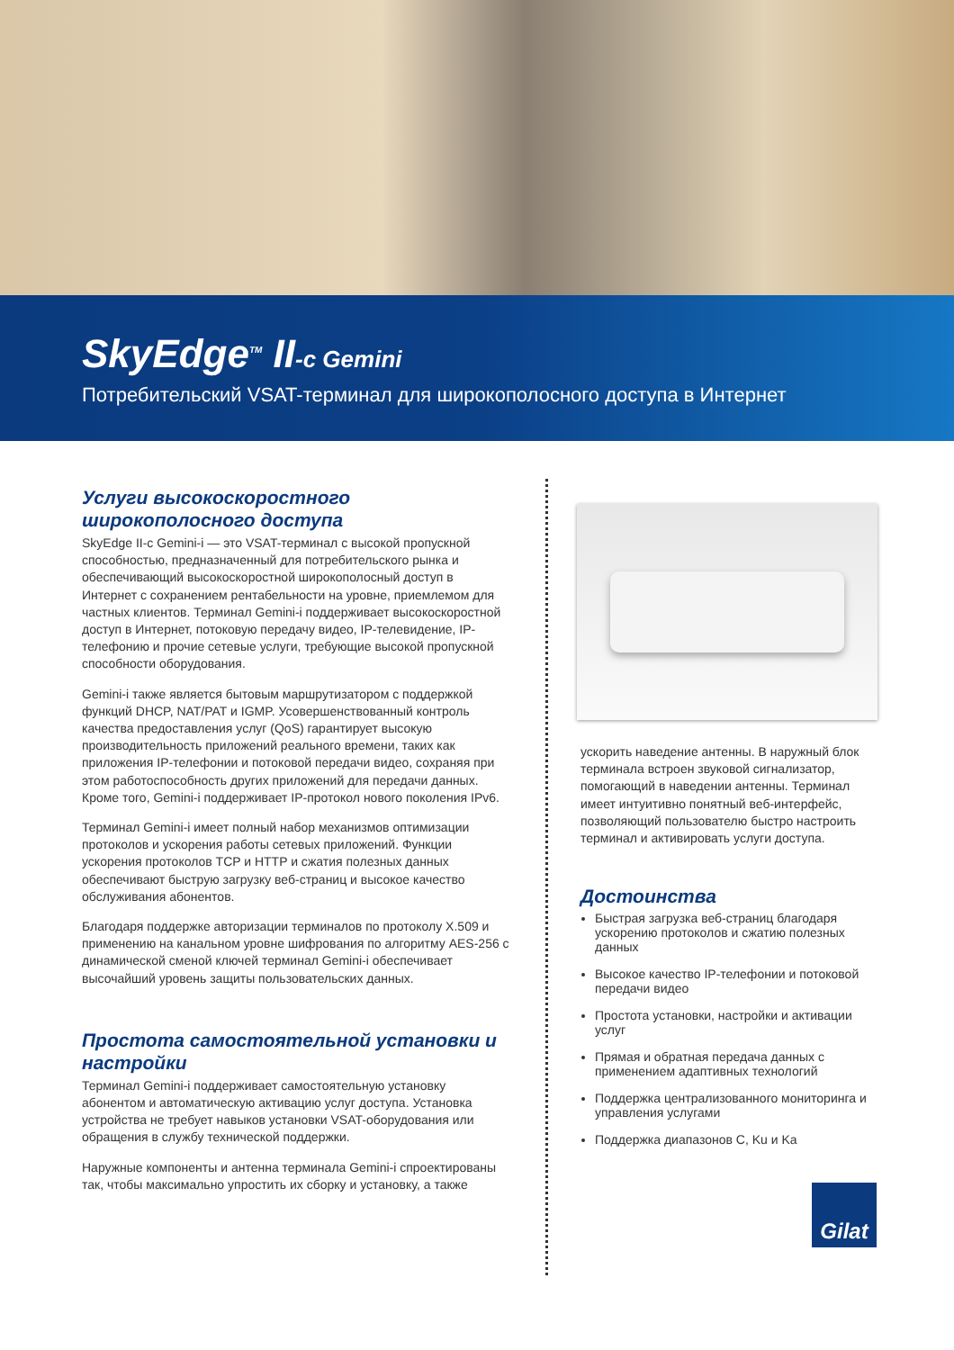SkyEdge<sup>TM</sup> II-c Gemini
Потребительский VSAT-терминал для широкополосного доступа в Интернет
Услуги высокоскоростного широкополосного доступа
SkyEdge II-c Gemini-i — это VSAT-терминал с высокой пропускной способностью, предназначенный для потребительского рынка и обеспечивающий высокоскоростной широкополосный доступ в Интернет с сохранением рентабельности на уровне, приемлемом для частных клиентов. Терминал Gemini-i поддерживает высокоскоростной доступ в Интернет, потоковую передачу видео, IP-телевидение, IP-телефонию и прочие сетевые услуги, требующие высокой пропускной способности оборудования.
Gemini-i также является бытовым маршрутизатором с поддержкой функций DHCP, NAT/PAT и IGMP. Усовершенствованный контроль качества предоставления услуг (QoS) гарантирует высокую производительность приложений реального времени, таких как приложения IP-телефонии и потоковой передачи видео, сохраняя при этом работоспособность других приложений для передачи данных. Кроме того, Gemini-i поддерживает IP-протокол нового поколения IPv6.
Терминал Gemini-i имеет полный набор механизмов оптимизации протоколов и ускорения работы сетевых приложений. Функции ускорения протоколов TCP и HTTP и сжатия полезных данных обеспечивают быструю загрузку веб-страниц и высокое качество обслуживания абонентов.
Благодаря поддержке авторизации терминалов по протоколу X.509 и применению на канальном уровне шифрования по алгоритму AES-256 с динамической сменой ключей терминал Gemini-i обеспечивает высочайший уровень защиты пользовательских данных.
Простота самостоятельной установки и настройки
Терминал Gemini-i поддерживает самостоятельную установку абонентом и автоматическую активацию услуг доступа. Установка устройства не требует навыков установки VSAT-оборудования или обращения в службу технической поддержки.
Наружные компоненты и антенна терминала Gemini-i спроектированы так, чтобы максимально упростить их сборку и установку, а также
ускорить наведение антенны. В наружный блок терминала встроен звуковой сигнализатор, помогающий в наведении антенны. Терминал имеет интуитивно понятный веб-интерфейс, позволяющий пользователю быстро настроить терминал и активировать услуги доступа.
Достоинства
Быстрая загрузка веб-страниц благодаря ускорению протоколов и сжатию полезных данных
Высокое качество IP-телефонии и потоковой передачи видео
Простота установки, настройки и активации услуг
Прямая и обратная передача данных с применением адаптивных технологий
Поддержка централизованного мониторинга и управления услугами
Поддержка диапазонов C, Ku и Ka
Gilat